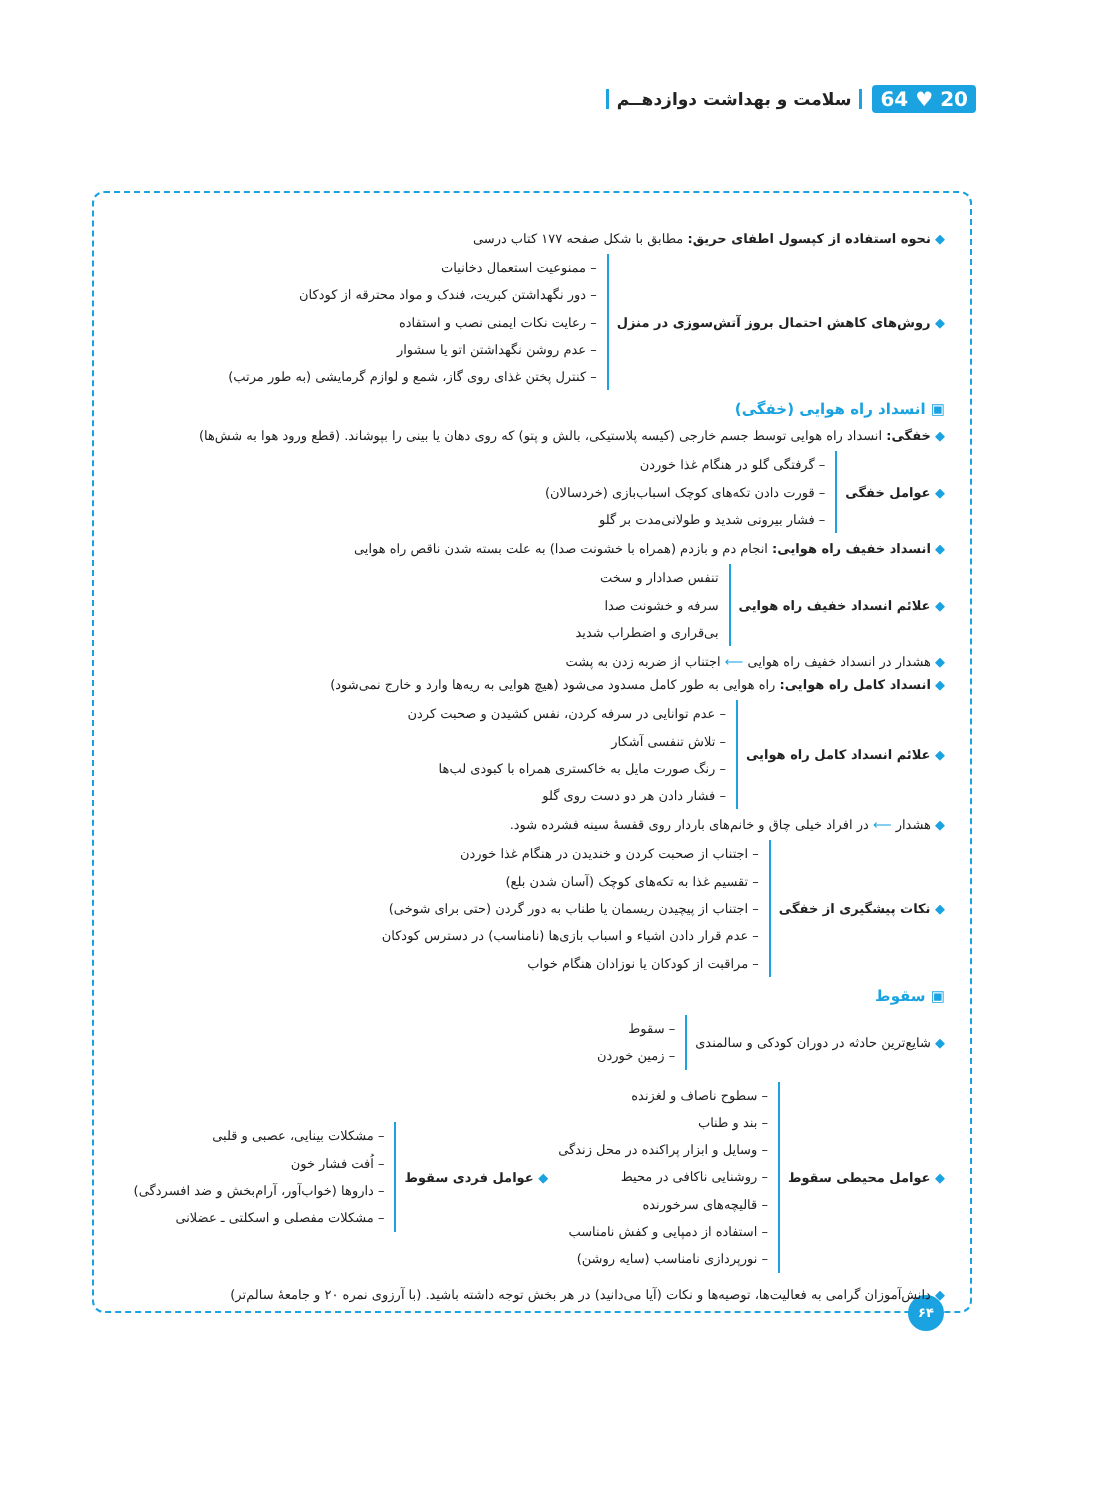20 ♥ 64 سلامت و بهداشت دوازدهــم
◆ نحوه استفاده از کپسول اطفای حریق: مطابق با شکل صفحه ۱۷۷ کتاب درسی
◆ روش‌های کاهش احتمال بروز آتش‌سوزی در منزل
– ممنوعیت استعمال دخانیات
– دور نگهداشتن کبریت، فندک و مواد محترقه از کودکان
– رعایت نکات ایمنی نصب و استفاده
– عدم روشن نگهداشتن اتو یا سشوار
– کنترل پختن غذای روی گاز، شمع و لوازم گرمایشی (به طور مرتب)
▣ انسداد راه هوایی (خفگی)
◆ خفگی: انسداد راه هوایی توسط جسم خارجی (کیسه پلاستیکی، بالش و پتو) که روی دهان یا بینی را بپوشاند. (قطع ورود هوا به شش‌ها)
◆ عوامل خفگی
– گرفتگی گلو در هنگام غذا خوردن
– قورت دادن تکه‌های کوچک اسباب‌بازی (خردسالان)
– فشار بیرونی شدید و طولانی‌مدت بر گلو
◆ انسداد خفیف راه هوایی: انجام دم و بازدم (همراه با خشونت صدا) به علت بسته شدن ناقص راه هوایی
◆ علائم انسداد خفیف راه هوایی
تنفس صدادار و سخت
سرفه و خشونت صدا
بی‌قراری و اضطراب شدید
◆ هشدار در انسداد خفیف راه هوایی ⟵ اجتناب از ضربه زدن به پشت
◆ انسداد کامل راه هوایی: راه هوایی به طور کامل مسدود می‌شود (هیچ هوایی به ریه‌ها وارد و خارج نمی‌شود)
◆ علائم انسداد کامل راه هوایی
– عدم توانایی در سرفه کردن، نفس کشیدن و صحبت کردن
– تلاش تنفسی آشکار
– رنگ صورت مایل به خاکستری همراه با کبودی لب‌ها
– فشار دادن هر دو دست روی گلو
◆ هشدار ⟵ در افراد خیلی چاق و خانم‌های باردار روی قفسهٔ سینه فشرده شود.
◆ نکات پیشگیری از خفگی
– اجتناب از صحبت کردن و خندیدن در هنگام غذا خوردن
– تقسیم غذا به تکه‌های کوچک (آسان شدن بلع)
– اجتناب از پیچیدن ریسمان یا طناب به دور گردن (حتی برای شوخی)
– عدم قرار دادن اشیاء و اسباب بازی‌ها (نامناسب) در دسترس کودکان
– مراقبت از کودکان یا نوزادان هنگام خواب
▣ سقوط
◆ شایع‌ترین حادثه در دوران کودکی و سالمندی
– سقوط
– زمین خوردن
◆ عوامل محیطی سقوط
– سطوح ناصاف و لغزنده
– بند و طناب
– وسایل و ابزار پراکنده در محل زندگی
– روشنایی ناکافی در محیط
– قالیچه‌های سرخورنده
– استفاده از دمپایی و کفش نامناسب
– نورپردازی نامناسب (سایه روشن)
◆ عوامل فردی سقوط
– مشکلات بینایی، عصبی و قلبی
– اُفت فشار خون
– داروها (خواب‌آور، آرام‌بخش و ضد افسردگی)
– مشکلات مفصلی و اسکلتی ـ عضلانی
◆ دانش‌آموزان گرامی به فعالیت‌ها، توصیه‌ها و نکات (آیا می‌دانید) در هر بخش توجه داشته باشید. (با آرزوی نمره ۲۰ و جامعهٔ سالم‌تر)
۶۴